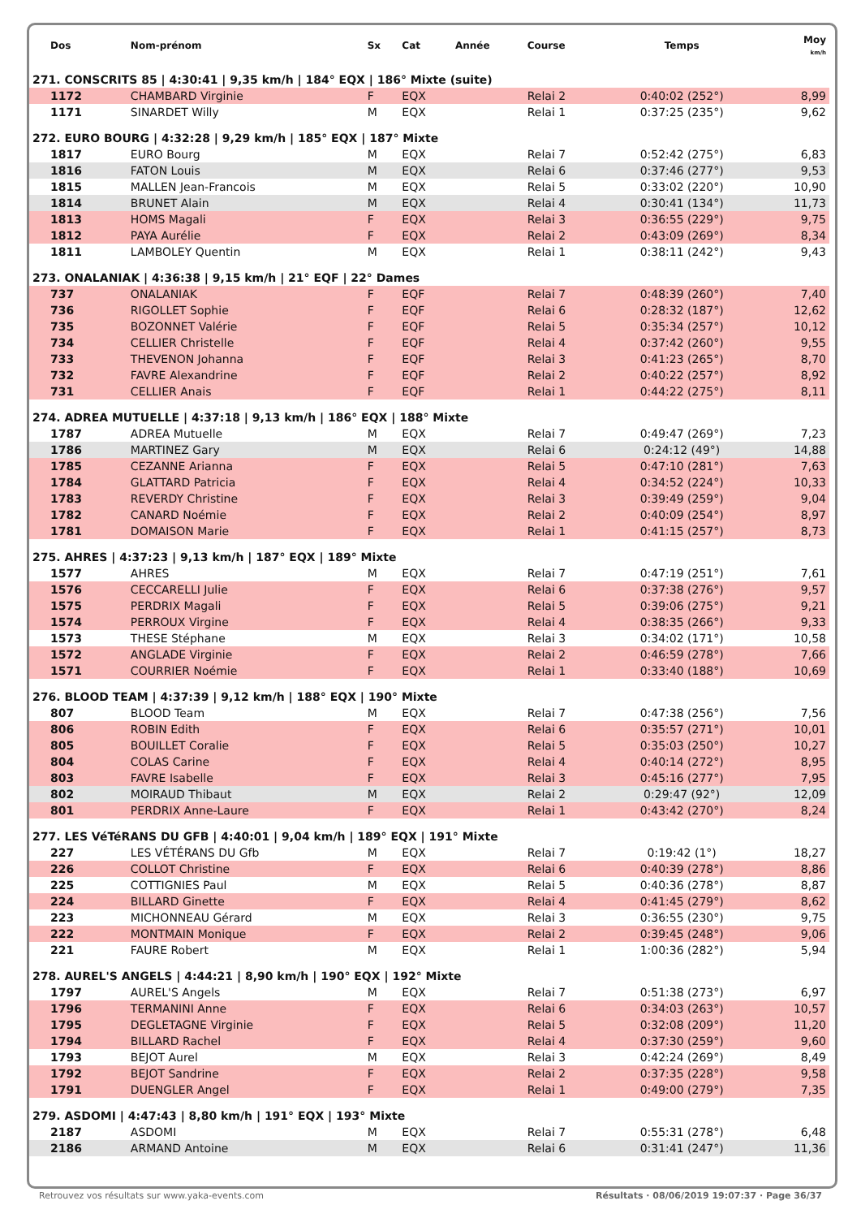| Dos | Nom-prénom | Sx | Cat | Année | Course | Temps | Moy km/h |
| --- | --- | --- | --- | --- | --- | --- | --- |
| 271. CONSCRITS 85 / 4:30:41 / 9,35 km/h / 184° EQX / 186° Mixte (suite) | | | | | | | |
| 1172 | CHAMBARD Virginie | F | EQX | | Relai 2 | 0:40:02 (252°) | 8,99 |
| 1171 | SINARDET Willy | M | EQX | | Relai 1 | 0:37:25 (235°) | 9,62 |
| 272. EURO BOURG / 4:32:28 / 9,29 km/h / 185° EQX / 187° Mixte | | | | | | | |
| 1817 | EURO Bourg | M | EQX | | Relai 7 | 0:52:42 (275°) | 6,83 |
| 1816 | FATON Louis | M | EQX | | Relai 6 | 0:37:46 (277°) | 9,53 |
| 1815 | MALLEN Jean-Francois | M | EQX | | Relai 5 | 0:33:02 (220°) | 10,90 |
| 1814 | BRUNET Alain | M | EQX | | Relai 4 | 0:30:41 (134°) | 11,73 |
| 1813 | HOMS Magali | F | EQX | | Relai 3 | 0:36:55 (229°) | 9,75 |
| 1812 | PAYA Aurélie | F | EQX | | Relai 2 | 0:43:09 (269°) | 8,34 |
| 1811 | LAMBOLEY Quentin | M | EQX | | Relai 1 | 0:38:11 (242°) | 9,43 |
| 273. ONALANIAK / 4:36:38 / 9,15 km/h / 21° EQF / 22° Dames | | | | | | | |
| 737 | ONALANIAK | F | EQF | | Relai 7 | 0:48:39 (260°) | 7,40 |
| 736 | RIGOLLET Sophie | F | EQF | | Relai 6 | 0:28:32 (187°) | 12,62 |
| 735 | BOZONNET Valérie | F | EQF | | Relai 5 | 0:35:34 (257°) | 10,12 |
| 734 | CELLIER Christelle | F | EQF | | Relai 4 | 0:37:42 (260°) | 9,55 |
| 733 | THEVENON Johanna | F | EQF | | Relai 3 | 0:41:23 (265°) | 8,70 |
| 732 | FAVRE Alexandrine | F | EQF | | Relai 2 | 0:40:22 (257°) | 8,92 |
| 731 | CELLIER Anais | F | EQF | | Relai 1 | 0:44:22 (275°) | 8,11 |
| 274. ADREA MUTUELLE / 4:37:18 / 9,13 km/h / 186° EQX / 188° Mixte | | | | | | | |
| 1787 | ADREA Mutuelle | M | EQX | | Relai 7 | 0:49:47 (269°) | 7,23 |
| 1786 | MARTINEZ Gary | M | EQX | | Relai 6 | 0:24:12 (49°) | 14,88 |
| 1785 | CEZANNE Arianna | F | EQX | | Relai 5 | 0:47:10 (281°) | 7,63 |
| 1784 | GLATTARD Patricia | F | EQX | | Relai 4 | 0:34:52 (224°) | 10,33 |
| 1783 | REVERDY Christine | F | EQX | | Relai 3 | 0:39:49 (259°) | 9,04 |
| 1782 | CANARD Noémie | F | EQX | | Relai 2 | 0:40:09 (254°) | 8,97 |
| 1781 | DOMAISON Marie | F | EQX | | Relai 1 | 0:41:15 (257°) | 8,73 |
| 275. AHRES / 4:37:23 / 9,13 km/h / 187° EQX / 189° Mixte | | | | | | | |
| 1577 | AHRES | M | EQX | | Relai 7 | 0:47:19 (251°) | 7,61 |
| 1576 | CECCARELLI Julie | F | EQX | | Relai 6 | 0:37:38 (276°) | 9,57 |
| 1575 | PERDRIX Magali | F | EQX | | Relai 5 | 0:39:06 (275°) | 9,21 |
| 1574 | PERROUX Virgine | F | EQX | | Relai 4 | 0:38:35 (266°) | 9,33 |
| 1573 | THESE Stéphane | M | EQX | | Relai 3 | 0:34:02 (171°) | 10,58 |
| 1572 | ANGLADE Virginie | F | EQX | | Relai 2 | 0:46:59 (278°) | 7,66 |
| 1571 | COURRIER Noémie | F | EQX | | Relai 1 | 0:33:40 (188°) | 10,69 |
| 276. BLOOD TEAM / 4:37:39 / 9,12 km/h / 188° EQX / 190° Mixte | | | | | | | |
| 807 | BLOOD Team | M | EQX | | Relai 7 | 0:47:38 (256°) | 7,56 |
| 806 | ROBIN Edith | F | EQX | | Relai 6 | 0:35:57 (271°) | 10,01 |
| 805 | BOUILLET Coralie | F | EQX | | Relai 5 | 0:35:03 (250°) | 10,27 |
| 804 | COLAS Carine | F | EQX | | Relai 4 | 0:40:14 (272°) | 8,95 |
| 803 | FAVRE Isabelle | F | EQX | | Relai 3 | 0:45:16 (277°) | 7,95 |
| 802 | MOIRAUD Thibaut | M | EQX | | Relai 2 | 0:29:47 (92°) | 12,09 |
| 801 | PERDRIX Anne-Laure | F | EQX | | Relai 1 | 0:43:42 (270°) | 8,24 |
| 277. LES VéTéRANS DU GFB / 4:40:01 / 9,04 km/h / 189° EQX / 191° Mixte | | | | | | | |
| 227 | LES VÉTÉRANS DU Gfb | M | EQX | | Relai 7 | 0:19:42 (1°) | 18,27 |
| 226 | COLLOT Christine | F | EQX | | Relai 6 | 0:40:39 (278°) | 8,86 |
| 225 | COTTIGNIES Paul | M | EQX | | Relai 5 | 0:40:36 (278°) | 8,87 |
| 224 | BILLARD Ginette | F | EQX | | Relai 4 | 0:41:45 (279°) | 8,62 |
| 223 | MICHONNEAU Gérard | M | EQX | | Relai 3 | 0:36:55 (230°) | 9,75 |
| 222 | MONTMAIN Monique | F | EQX | | Relai 2 | 0:39:45 (248°) | 9,06 |
| 221 | FAURE Robert | M | EQX | | Relai 1 | 1:00:36 (282°) | 5,94 |
| 278. AUREL'S ANGELS / 4:44:21 / 8,90 km/h / 190° EQX / 192° Mixte | | | | | | | |
| 1797 | AUREL'S Angels | M | EQX | | Relai 7 | 0:51:38 (273°) | 6,97 |
| 1796 | TERMANINI Anne | F | EQX | | Relai 6 | 0:34:03 (263°) | 10,57 |
| 1795 | DEGLETAGNE Virginie | F | EQX | | Relai 5 | 0:32:08 (209°) | 11,20 |
| 1794 | BILLARD Rachel | F | EQX | | Relai 4 | 0:37:30 (259°) | 9,60 |
| 1793 | BEJOT Aurel | M | EQX | | Relai 3 | 0:42:24 (269°) | 8,49 |
| 1792 | BEJOT Sandrine | F | EQX | | Relai 2 | 0:37:35 (228°) | 9,58 |
| 1791 | DUENGLER Angel | F | EQX | | Relai 1 | 0:49:00 (279°) | 7,35 |
| 279. ASDOMI / 4:47:43 / 8,80 km/h / 191° EQX / 193° Mixte | | | | | | | |
| 2187 | ASDOMI | M | EQX | | Relai 7 | 0:55:31 (278°) | 6,48 |
| 2186 | ARMAND Antoine | M | EQX | | Relai 6 | 0:31:41 (247°) | 11,36 |
Retrouvez vos résultats sur www.yaka-events.com Résultats · 08/06/2019 19:07:37 · Page 36/37